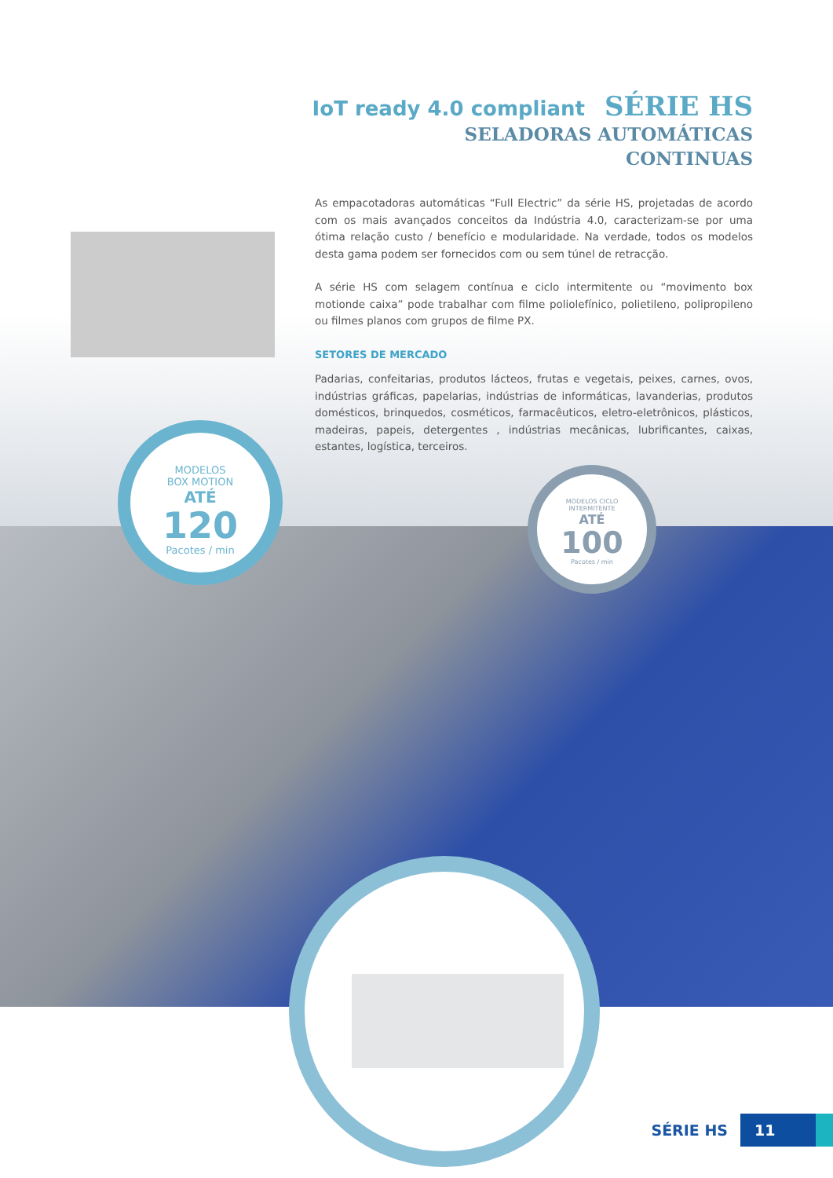IoT ready 4.0 compliant SÉRIE HS
SELADORAS AUTOMÁTICAS
CONTINUAS
As empacotadoras automáticas “Full Electric” da série HS, projetadas de acordo com os mais avançados conceitos da Indústria 4.0, caracterizam-se por uma ótima relação custo / benefício e modularidade. Na verdade, todos os modelos desta gama podem ser fornecidos com ou sem túnel de retracção.
A série HS com selagem contínua e ciclo intermitente ou “movimento box motionde caixa” pode trabalhar com filme poliolefínico, polietileno, polipropileno ou filmes planos com grupos de filme PX.
SETORES DE MERCADO
Padarias, confeitarias, produtos lácteos, frutas e vegetais, peixes, carnes, ovos, indústrias gráficas, papelarias, indústrias de informáticas, lavanderias, produtos domésticos, brinquedos, cosméticos, farmacêuticos, eletro-eletrônicos, plásticos, madeiras, papeis, detergentes , indústrias mecânicas, lubrificantes, caixas, estantes, logística, terceiros.
MODELOS
BOX MOTION
ATÉ
120
Pacotes / min
MODELOS CICLO
INTERMITENTE
ATÉ
100
Pacotes / min
SÉRIE HS 11